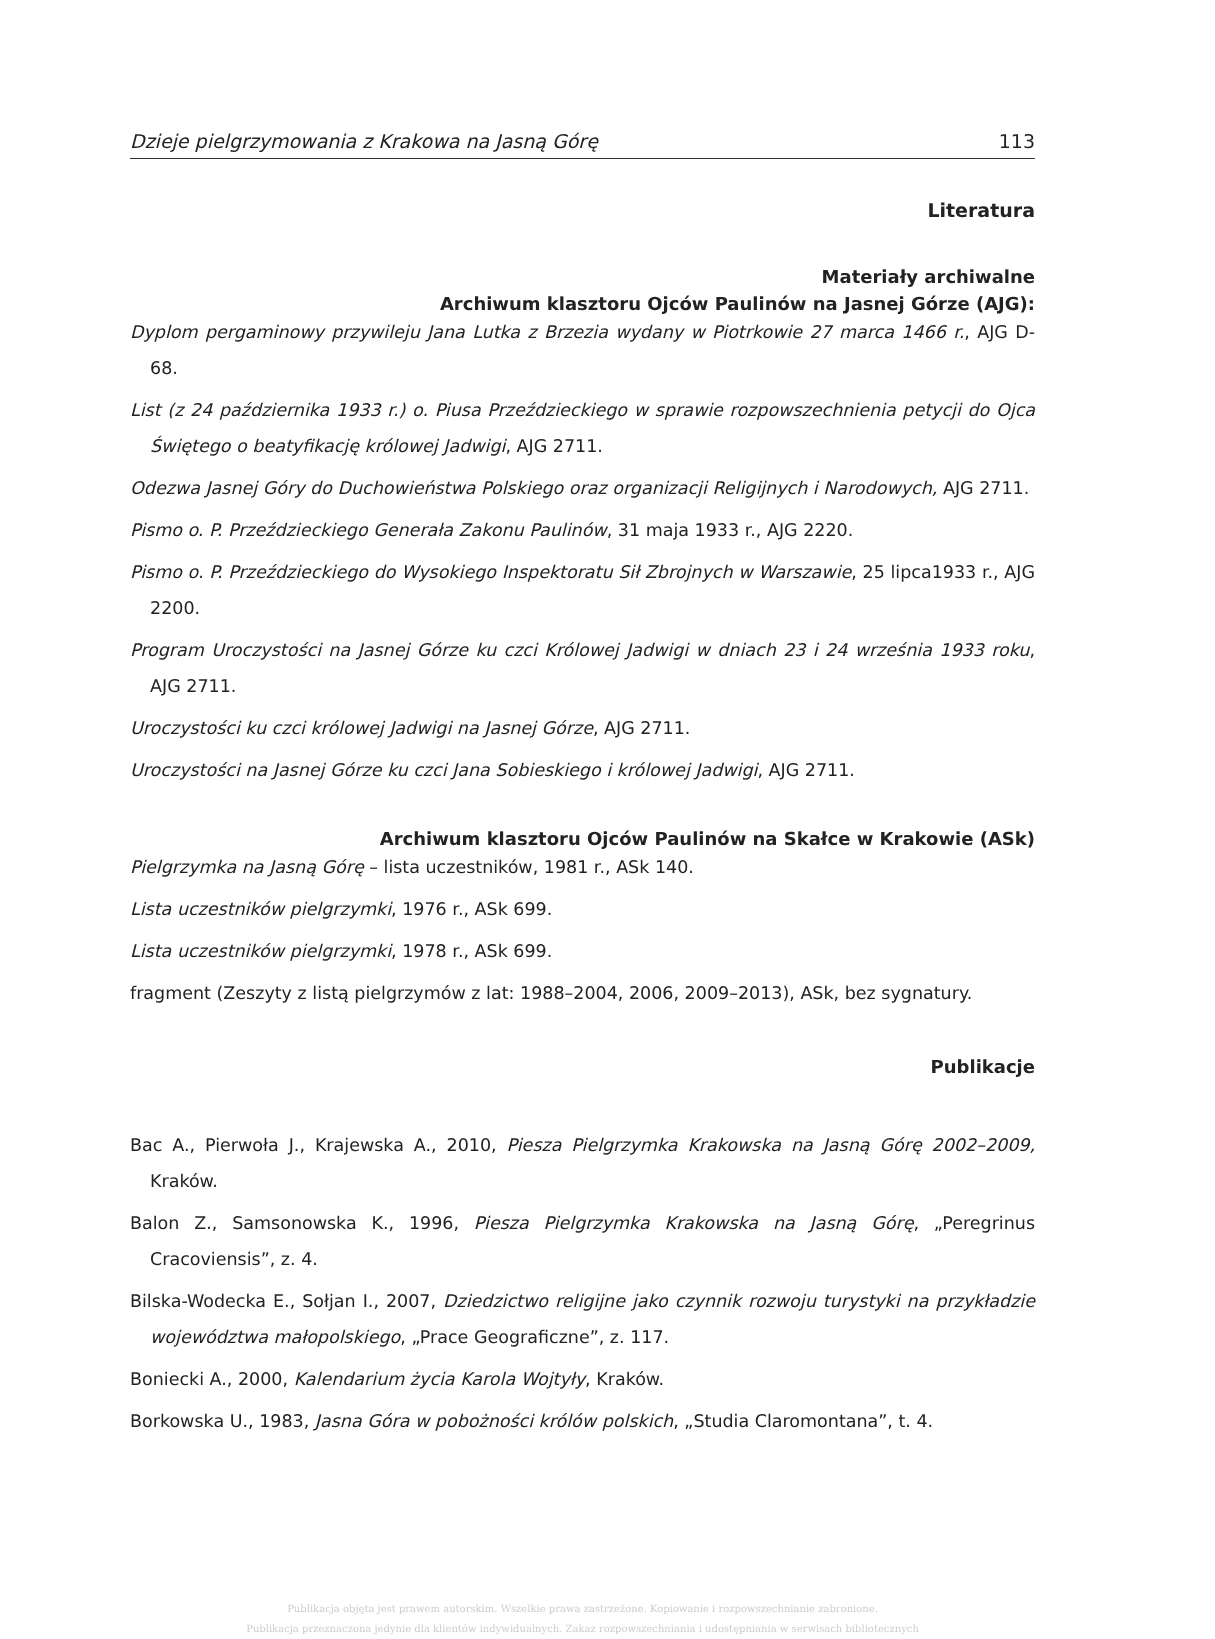Dzieje pielgrzymowania z Krakowa na Jasną Górę 113
Literatura
Materiały archiwalne
Archiwum klasztoru Ojców Paulinów na Jasnej Górze (AJG):
Dyplom pergaminowy przywileju Jana Lutka z Brzezia wydany w Piotrkowie 27 marca 1466 r., AJG D-68.
List (z 24 października 1933 r.) o. Piusa Przeździeckiego w sprawie rozpowszechnienia petycji do Ojca Świętego o beatyfikację królowej Jadwigi, AJG 2711.
Odezwa Jasnej Góry do Duchowieństwa Polskiego oraz organizacji Religijnych i Narodowych, AJG 2711.
Pismo o. P. Przeździeckiego Generała Zakonu Paulinów, 31 maja 1933 r., AJG 2220.
Pismo o. P. Przeździeckiego do Wysokiego Inspektoratu Sił Zbrojnych w Warszawie, 25 lipca1933 r., AJG 2200.
Program Uroczystości na Jasnej Górze ku czci Królowej Jadwigi w dniach 23 i 24 września 1933 roku, AJG 2711.
Uroczystości ku czci królowej Jadwigi na Jasnej Górze, AJG 2711.
Uroczystości na Jasnej Górze ku czci Jana Sobieskiego i królowej Jadwigi, AJG 2711.
Archiwum klasztoru Ojców Paulinów na Skałce w Krakowie (ASk)
Pielgrzymka na Jasną Górę – lista uczestników, 1981 r., ASk 140.
Lista uczestników pielgrzymki, 1976 r., ASk 699.
Lista uczestników pielgrzymki, 1978 r., ASk 699.
fragment (Zeszyty z listą pielgrzymów z lat: 1988–2004, 2006, 2009–2013), ASk, bez sygnatury.
Publikacje
Bac A., Pierwoła J., Krajewska A., 2010, Piesza Pielgrzymka Krakowska na Jasną Górę 2002–2009, Kraków.
Balon Z., Samsonowska K., 1996, Piesza Pielgrzymka Krakowska na Jasną Górę, „Peregrinus Cracoviensis”, z. 4.
Bilska-Wodecka E., Sołjan I., 2007, Dziedzictwo religijne jako czynnik rozwoju turystyki na przykładzie województwa małopolskiego, „Prace Geograficzne”, z. 117.
Boniecki A., 2000, Kalendarium życia Karola Wojtyły, Kraków.
Borkowska U., 1983, Jasna Góra w pobożności królów polskich, „Studia Claromontana”, t. 4.
Publikacja objęta jest prawem autorskim. Wszelkie prawa zastrzeżone. Kopiowanie i rozpowszechnianie zabronione.
Publikacja przeznaczona jedynie dla klientów indywidualnych. Zakaz rozpowszechniania i udostępniania w serwisach bibliotecznych